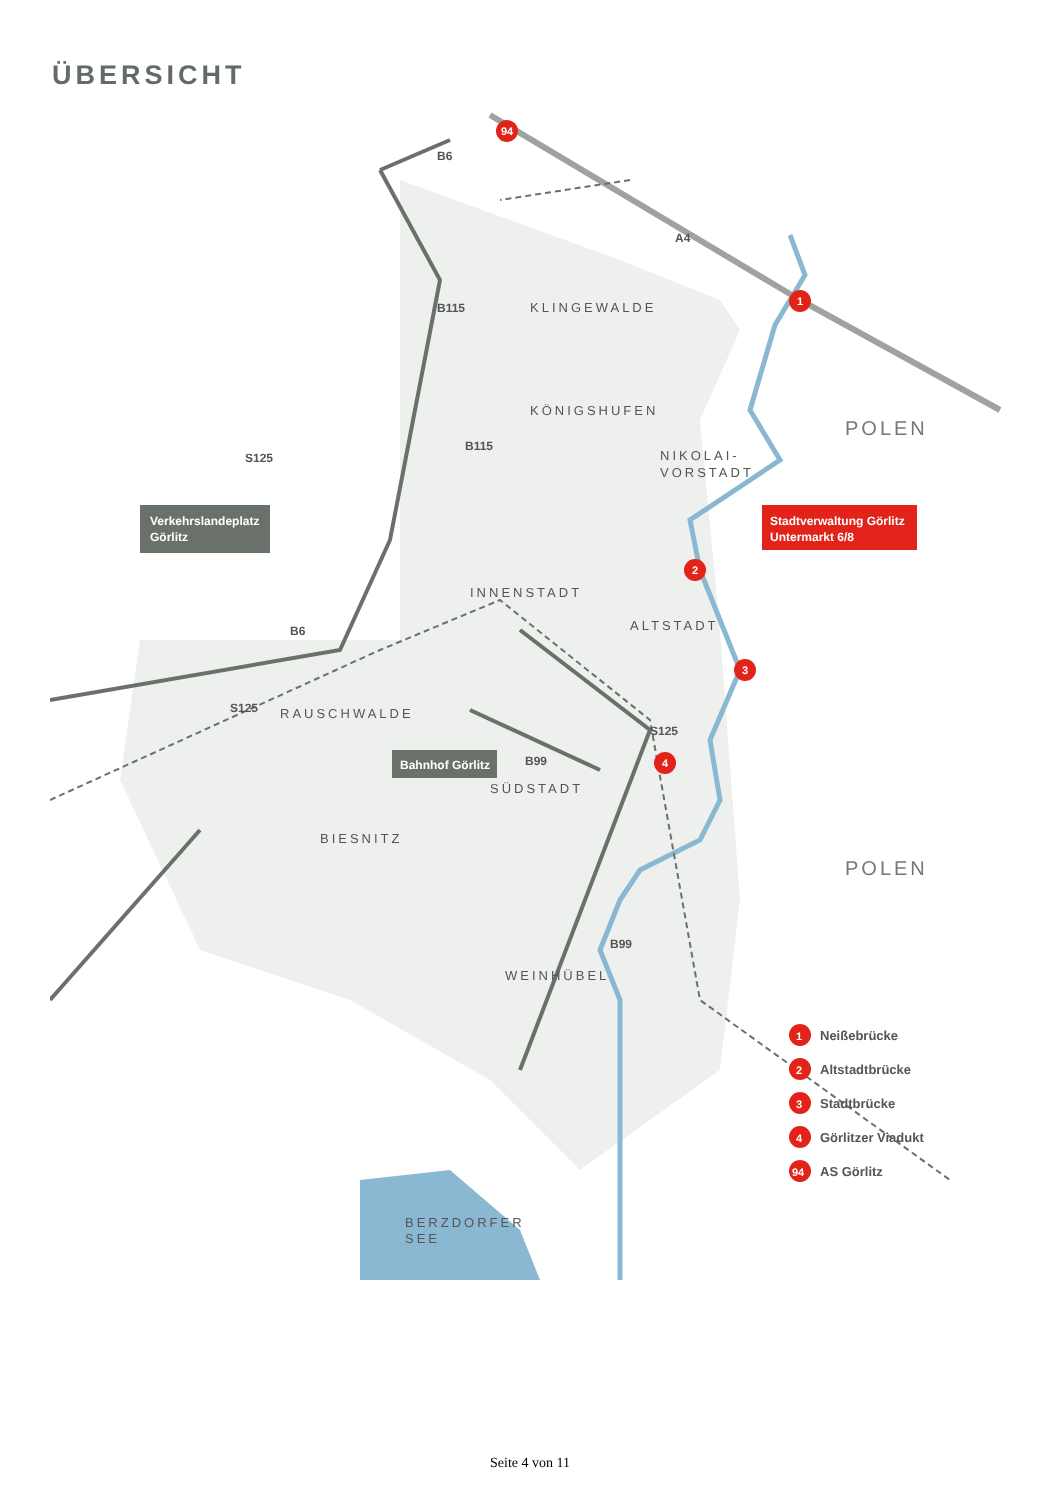ÜBERSICHT
KLINGEWALDE
KÖNIGSHUFEN
NIKOLAI-
VORSTADT
INNENSTADT
ALTSTADT
RAUSCHWALDE
SÜDSTADT
BIESNITZ
WEINHÜBEL
BERZDORFER
SEE
POLEN
POLEN
B6
B115
B115
S125
B6
S125
S125
B99
B99
A4
Verkehrslandeplatz
Görlitz
Bahnhof Görlitz
Stadtverwaltung Görlitz
Untermarkt 6/8
94
1
2
3
4
1
Neißebrücke
2
Altstadtbrücke
3
Stadtbrücke
4
Görlitzer Viadukt
94
AS Görlitz
Seite 4 von 11